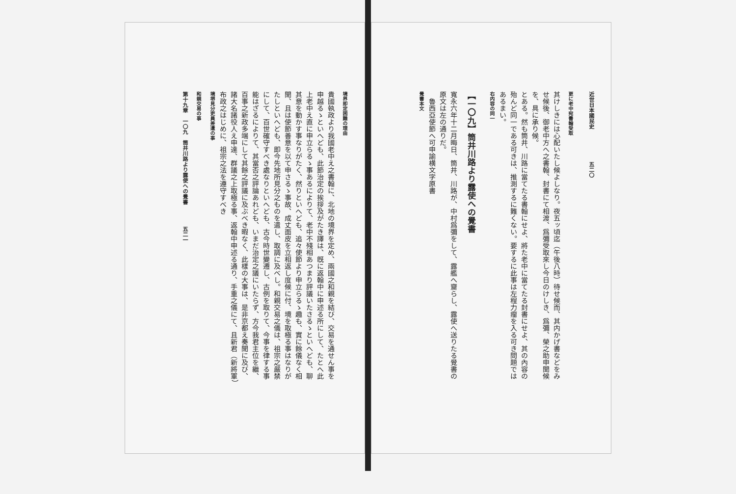近世日本國民史　　　　　　五二〇
更に老中宛書翰受取
其けしきには心配いたし候よしなり。夜五ッ頃迄（午後八時）待せ候而、其内かげ書などをみせ候後、御老中方へ之書翰、封書にて相渡、爲彌受取來し今日のけしき、爲彌、榮之助申聞候を、具に承り候。
とある。然も筒井、川路に當てたる書翰にせよ、將た老中に當てたる封書にせよ、其の內容の殆んど同一である可きは、推測するに難くない。要するに此事は左程力瘤を入る可き問題ではあるまい。
右内容の同一
【一〇九】筒井川路より露使への覺書
寬永六年十二月晦日、筒井、川路が、中村爲彌をして、露艦へ齎らし、露使へ送りたる覺書の原文は左の通りだ。
　魯西亞使節へ可申諭横文字原書
覺書本文
境界即定困難の理由
貴國執政より我國老中え之書翰に、北地の境界を定め、兩國之和親を結び、交易を通せん事を申越るゝといへども、此節治定の挨拶及がたき譯は、旣に返翰中に申述る所にして、たとへ此上老中え直に申立らるゝ事あるによりて、老中不殘相あつまり評議いたさるゝといへども、聊其意を動かす事なりがたく、然りといへども、追々使節より申立らるゝ趣も、實に餘儀なく相聞、且は使節善意を以て申さるゝ事故、成丈面皮を立相返し度候に付、境を取極る事はなりがたしといへども、即今先地所見分之ものを遣し、取調に及べし。和親交易之儀は、祖宗之嚴禁にして、百世確守すべき處なりといへども、古今時世變遷し、古例を取りて、今事を律する事能はざるによりて、其當否之評論あれども、いまだ治定之議にいたらず、方今我君主位を繼、百事之新政多端にして其餘之評議に及ぶべき暇なく、此樣の大事は、是非京都え奏聞に及び、諸大名諸役人え申達、群議之上取極る事、返翰中申述る通り、手重之儀にて、且新君（新將軍）布政之はじめに、祖宗之法を遵守すべき
境堺見分吏員差遣の事
和親交易の事
第十九章　一〇九　筒井川路より露使への覺書　　　　五二一